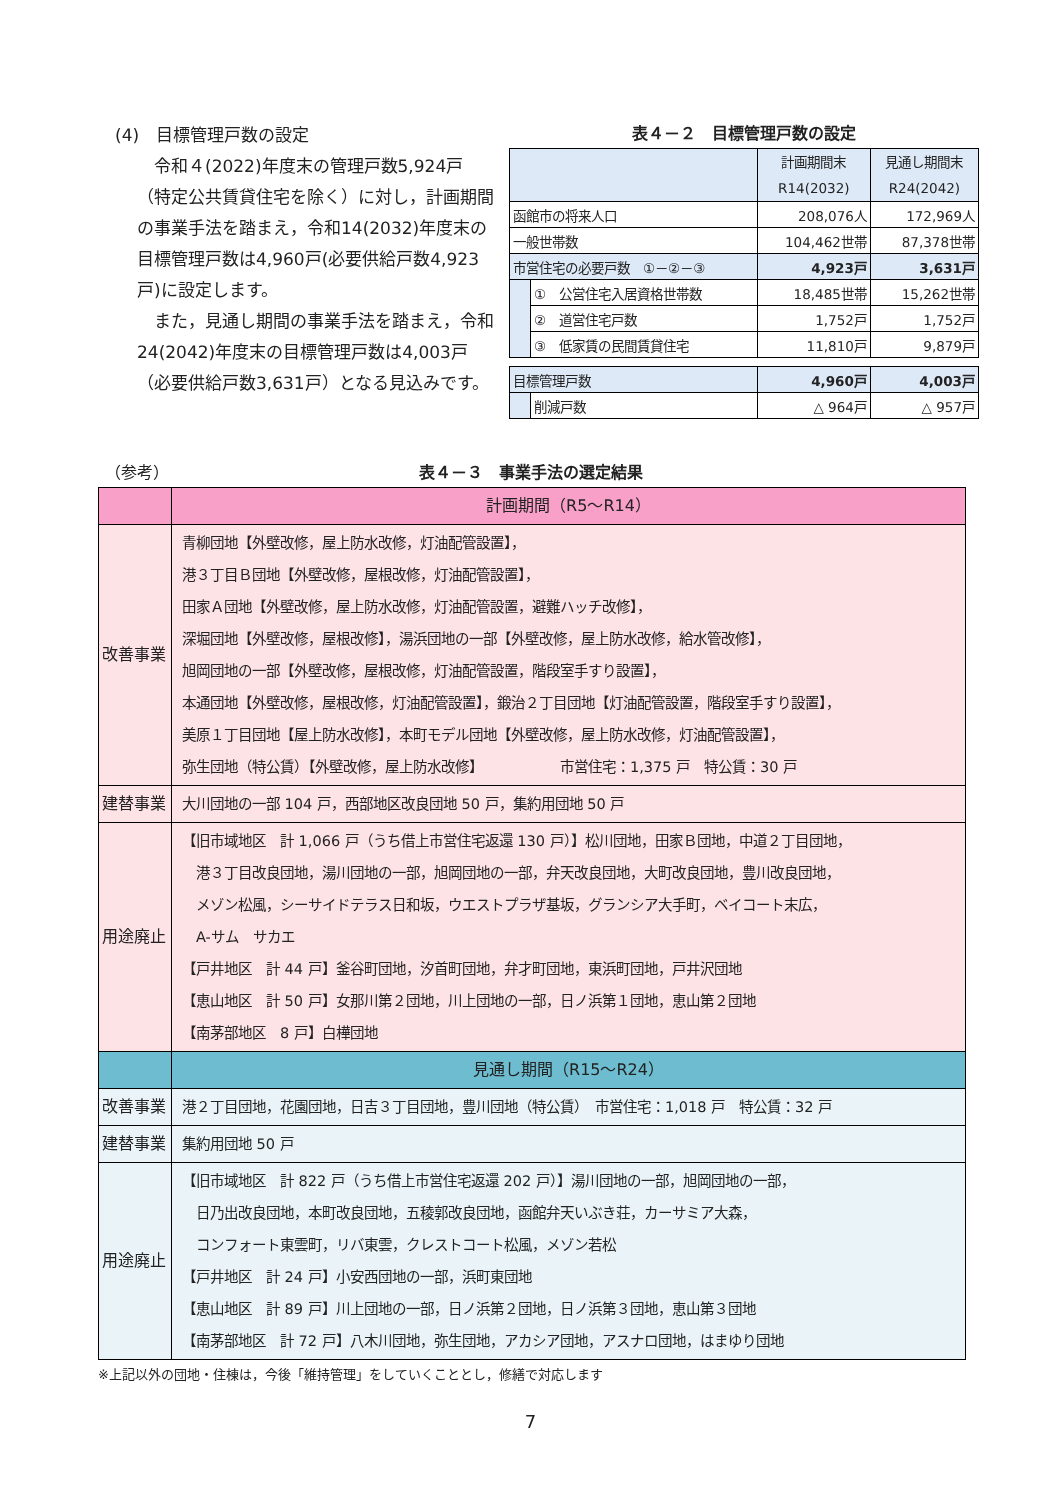(4)　目標管理戸数の設定
　令和４(2022)年度末の管理戸数5,924戸（特定公共賃貸住宅を除く）に対し，計画期間の事業手法を踏まえ，令和14(2032)年度末の目標管理戸数は4,960戸(必要供給戸数4,923戸)に設定します。
　また，見通し期間の事業手法を踏まえ，令和24(2042)年度末の目標管理戸数は4,003戸（必要供給戸数3,631戸）となる見込みです。
表４－２　目標管理戸数の設定
| | | 計画期間末 R14(2032) | 見通し期間末 R24(2042) |
| --- | --- | --- | --- |
| 函館市の将来人口 | | 208,076人 | 172,969人 |
| 一般世帯数 | | 104,462世帯 | 87,378世帯 |
| 市営住宅の必要戸数 ①－②－③ | | 4,923戸 | 3,631戸 |
| | ① 公営住宅入居資格世帯数 | 18,485世帯 | 15,262世帯 |
| | ② 道営住宅戸数 | 1,752戸 | 1,752戸 |
| | ③ 低家賃の民間賃貸住宅 | 11,810戸 | 9,879戸 |
| 目標管理戸数 | | 4,960戸 | 4,003戸 |
| | 削減戸数 | △ 964戸 | △ 957戸 |
（参考） 表４－３　事業手法の選定結果
| | 計画期間（R5～R14） |
| 改善事業 | 青柳団地【外壁改修，屋上防水改修，灯油配管設置】， 港３丁目Ｂ団地【外壁改修，屋根改修，灯油配管設置】， 田家Ａ団地【外壁改修，屋上防水改修，灯油配管設置，避難ハッチ改修】， 深堀団地【外壁改修，屋根改修】，湯浜団地の一部【外壁改修，屋上防水改修，給水管改修】， 旭岡団地の一部【外壁改修，屋根改修，灯油配管設置，階段室手すり設置】， 本通団地【外壁改修，屋根改修，灯油配管設置】，鍛治２丁目団地【灯油配管設置，階段室手すり設置】， 美原１丁目団地【屋上防水改修】，本町モデル団地【外壁改修，屋上防水改修，灯油配管設置】， 弥生団地（特公賃）【外壁改修，屋上防水改修】 市営住宅：1,375 戸 特公賃：30 戸 |
| 建替事業 | 大川団地の一部 104 戸，西部地区改良団地 50 戸，集約用団地 50 戸 |
| 用途廃止 | 【旧市域地区 計 1,066 戸（うち借上市営住宅返還 130 戸）】松川団地，田家Ｂ団地，中道２丁目団地， 港３丁目改良団地，湯川団地の一部，旭岡団地の一部，弁天改良団地，大町改良団地，豊川改良団地， メゾン松風，シーサイドテラス日和坂，ウエストプラザ基坂，グランシア大手町，ベイコート末広， A-サム サカエ 【戸井地区 計 44 戸】釜谷町団地，汐首町団地，弁才町団地，東浜町団地，戸井沢団地 【恵山地区 計 50 戸】女那川第２団地，川上団地の一部，日ノ浜第１団地，恵山第２団地 【南茅部地区 8 戸】白樺団地 |
| | 見通し期間（R15～R24） |
| 改善事業 | 港２丁目団地，花園団地，日吉３丁目団地，豊川団地（特公賃） 市営住宅：1,018 戸 特公賃：32 戸 |
| 建替事業 | 集約用団地 50 戸 |
| 用途廃止 | 【旧市域地区 計 822 戸（うち借上市営住宅返還 202 戸）】湯川団地の一部，旭岡団地の一部， 日乃出改良団地，本町改良団地，五稜郭改良団地，函館弁天いぶき荘，カーサミア大森， コンフォート東雲町，リバ東雲，クレストコート松風，メゾン若松 【戸井地区 計 24 戸】小安西団地の一部，浜町東団地 【恵山地区 計 89 戸】川上団地の一部，日ノ浜第２団地，日ノ浜第３団地，恵山第３団地 【南茅部地区 計 72 戸】八木川団地，弥生団地，アカシア団地，アスナロ団地，はまゆり団地 |
※上記以外の団地・住棟は，今後「維持管理」をしていくこととし，修繕で対応します
7